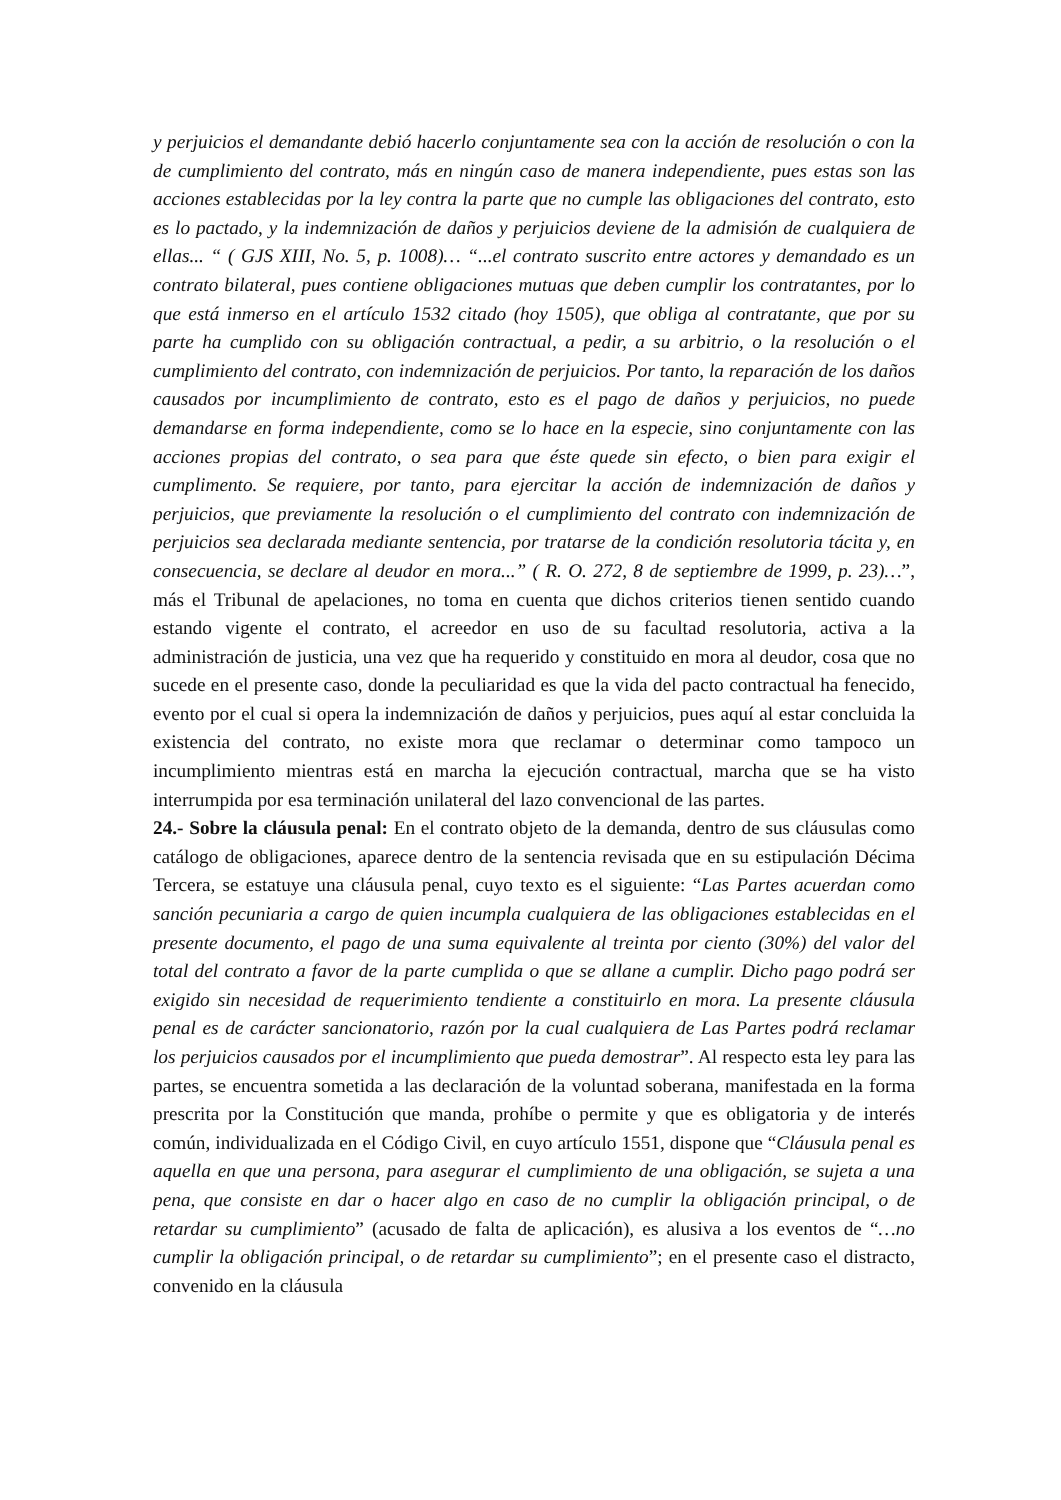y perjuicios el demandante debió hacerlo conjuntamente sea con la acción de resolución o con la de cumplimiento del contrato, más en ningún caso de manera independiente, pues estas son las acciones establecidas por la ley contra la parte que no cumple las obligaciones del contrato, esto es lo pactado, y la indemnización de daños y perjuicios deviene de la admisión de cualquiera de ellas... “ ( GJS XIII, No. 5, p. 1008)… “...el contrato suscrito entre actores y demandado es un contrato bilateral, pues contiene obligaciones mutuas que deben cumplir los contratantes, por lo que está inmerso en el artículo 1532 citado (hoy 1505), que obliga al contratante, que por su parte ha cumplido con su obligación contractual, a pedir, a su arbitrio, o la resolución o el cumplimiento del contrato, con indemnización de perjuicios. Por tanto, la reparación de los daños causados por incumplimiento de contrato, esto es el pago de daños y perjuicios, no puede demandarse en forma independiente, como se lo hace en la especie, sino conjuntamente con las acciones propias del contrato, o sea para que éste quede sin efecto, o bien para exigir el cumplimento. Se requiere, por tanto, para ejercitar la acción de indemnización de daños y perjuicios, que previamente la resolución o el cumplimiento del contrato con indemnización de perjuicios sea declarada mediante sentencia, por tratarse de la condición resolutoria tácita y, en consecuencia, se declare al deudor en mora...” ( R. O. 272, 8 de septiembre de 1999, p. 23)…”, más el Tribunal de apelaciones, no toma en cuenta que dichos criterios tienen sentido cuando estando vigente el contrato, el acreedor en uso de su facultad resolutoria, activa a la administración de justicia, una vez que ha requerido y constituido en mora al deudor, cosa que no sucede en el presente caso, donde la peculiaridad es que la vida del pacto contractual ha fenecido, evento por el cual si opera la indemnización de daños y perjuicios, pues aquí al estar concluida la existencia del contrato, no existe mora que reclamar o determinar como tampoco un incumplimiento mientras está en marcha la ejecución contractual, marcha que se ha visto interrumpida por esa terminación unilateral del lazo convencional de las partes.
24.- Sobre la cláusula penal: En el contrato objeto de la demanda, dentro de sus cláusulas como catálogo de obligaciones, aparece dentro de la sentencia revisada que en su estipulación Décima Tercera, se estatuye una cláusula penal, cuyo texto es el siguiente: “Las Partes acuerdan como sanción pecuniaria a cargo de quien incumpla cualquiera de las obligaciones establecidas en el presente documento, el pago de una suma equivalente al treinta por ciento (30%) del valor del total del contrato a favor de la parte cumplida o que se allane a cumplir. Dicho pago podrá ser exigido sin necesidad de requerimiento tendiente a constituirlo en mora. La presente cláusula penal es de carácter sancionatorio, razón por la cual cualquiera de Las Partes podrá reclamar los perjuicios causados por el incumplimiento que pueda demostrar”. Al respecto esta ley para las partes, se encuentra sometida a las declaración de la voluntad soberana, manifestada en la forma prescrita por la Constitución que manda, prohíbe o permite y que es obligatoria y de interés común, individualizada en el Código Civil, en cuyo artículo 1551, dispone que “Cláusula penal es aquella en que una persona, para asegurar el cumplimiento de una obligación, se sujeta a una pena, que consiste en dar o hacer algo en caso de no cumplir la obligación principal, o de retardar su cumplimiento” (acusado de falta de aplicación), es alusiva a los eventos de “…no cumplir la obligación principal, o de retardar su cumplimiento”; en el presente caso el distracto, convenido en la cláusula